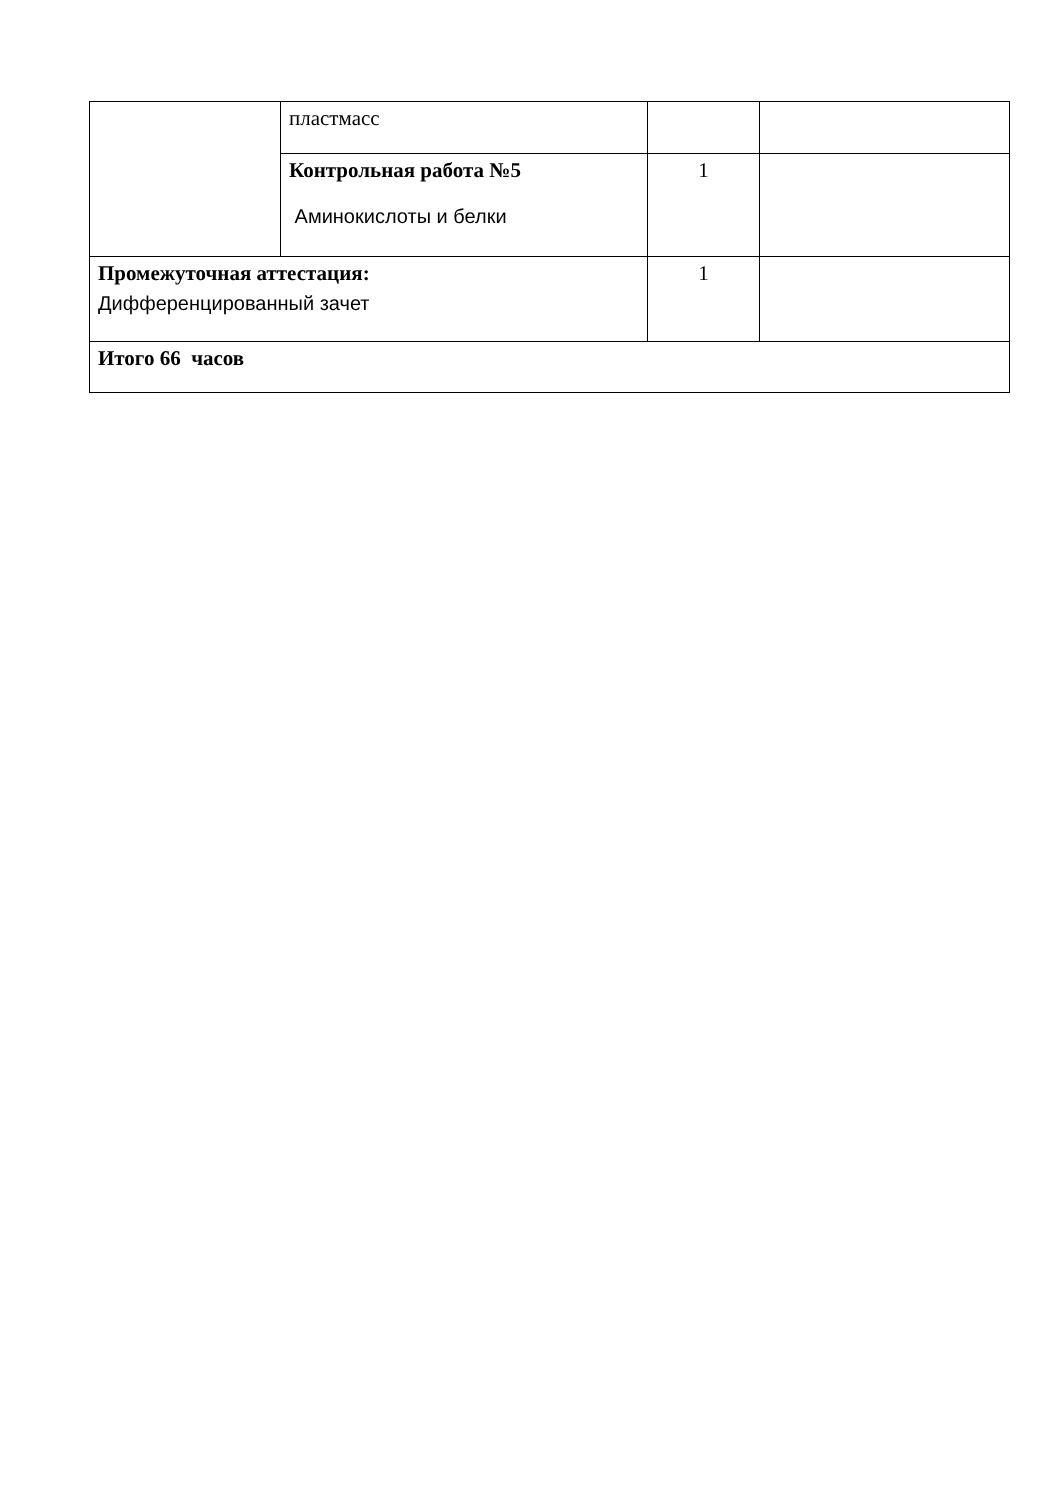| | пластмасс | | |
| | Контрольная работа №5 Аминокислоты и белки | 1 | |
| Промежуточная аттестация: Дифференцированный зачет | | 1 | |
| Итого 66 часов | | | |